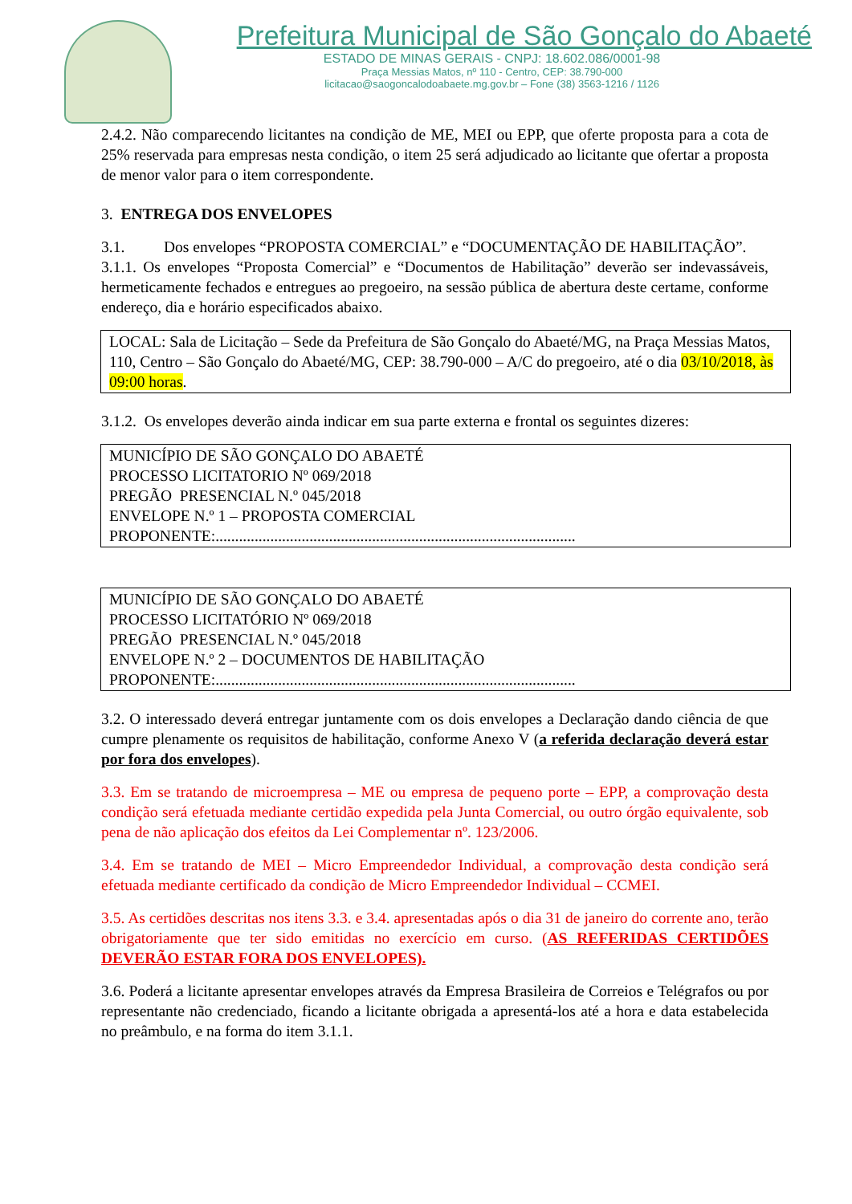Prefeitura Municipal de São Gonçalo do Abaeté
ESTADO DE MINAS GERAIS - CNPJ: 18.602.086/0001-98
Praça Messias Matos, nº 110 - Centro, CEP: 38.790-000
licitacao@saogoncalodoabaete.mg.gov.br – Fone (38) 3563-1216 / 1126
2.4.2. Não comparecendo licitantes na condição de ME, MEI ou EPP, que oferte proposta para a cota de 25% reservada para empresas nesta condição, o item 25 será adjudicado ao licitante que ofertar a proposta de menor valor para o item correspondente.
3. ENTREGA DOS ENVELOPES
3.1. Dos envelopes “PROPOSTA COMERCIAL” e “DOCUMENTAÇÃO DE HABILITAÇÃO”.
3.1.1. Os envelopes “Proposta Comercial” e “Documentos de Habilitação” deverão ser indevassáveis, hermeticamente fechados e entregues ao pregoeiro, na sessão pública de abertura deste certame, conforme endereço, dia e horário especificados abaixo.
LOCAL: Sala de Licitação – Sede da Prefeitura de São Gonçalo do Abaeté/MG, na Praça Messias Matos, 110, Centro – São Gonçalo do Abaeté/MG, CEP: 38.790-000 – A/C do pregoeiro, até o dia 03/10/2018, às 09:00 horas.
3.1.2. Os envelopes deverão ainda indicar em sua parte externa e frontal os seguintes dizeres:
MUNICÍPIO DE SÃO GONÇALO DO ABAETÉ
PROCESSO LICITATORIO Nº 069/2018
PREGÃO PRESENCIAL N.º 045/2018
ENVELOPE N.º 1 – PROPOSTA COMERCIAL
PROPONENTE:............................................................................................
MUNICÍPIO DE SÃO GONÇALO DO ABAETÉ
PROCESSO LICITATÓRIO Nº 069/2018
PREGÃO PRESENCIAL N.º 045/2018
ENVELOPE N.º 2 – DOCUMENTOS DE HABILITAÇÃO
PROPONENTE:............................................................................................
3.2. O interessado deverá entregar juntamente com os dois envelopes a Declaração dando ciência de que cumpre plenamente os requisitos de habilitação, conforme Anexo V (a referida declaração deverá estar por fora dos envelopes).
3.3. Em se tratando de microempresa – ME ou empresa de pequeno porte – EPP, a comprovação desta condição será efetuada mediante certidão expedida pela Junta Comercial, ou outro órgão equivalente, sob pena de não aplicação dos efeitos da Lei Complementar nº. 123/2006.
3.4. Em se tratando de MEI – Micro Empreendedor Individual, a comprovação desta condição será efetuada mediante certificado da condição de Micro Empreendedor Individual – CCMEI.
3.5. As certidões descritas nos itens 3.3. e 3.4. apresentadas após o dia 31 de janeiro do corrente ano, terão obrigatoriamente que ter sido emitidas no exercício em curso. (AS REFERIDAS CERTIDÕES DEVERÃO ESTAR FORA DOS ENVELOPES).
3.6. Poderá a licitante apresentar envelopes através da Empresa Brasileira de Correios e Telégrafos ou por representante não credenciado, ficando a licitante obrigada a apresentá-los até a hora e data estabelecida no preâmbulo, e na forma do item 3.1.1.